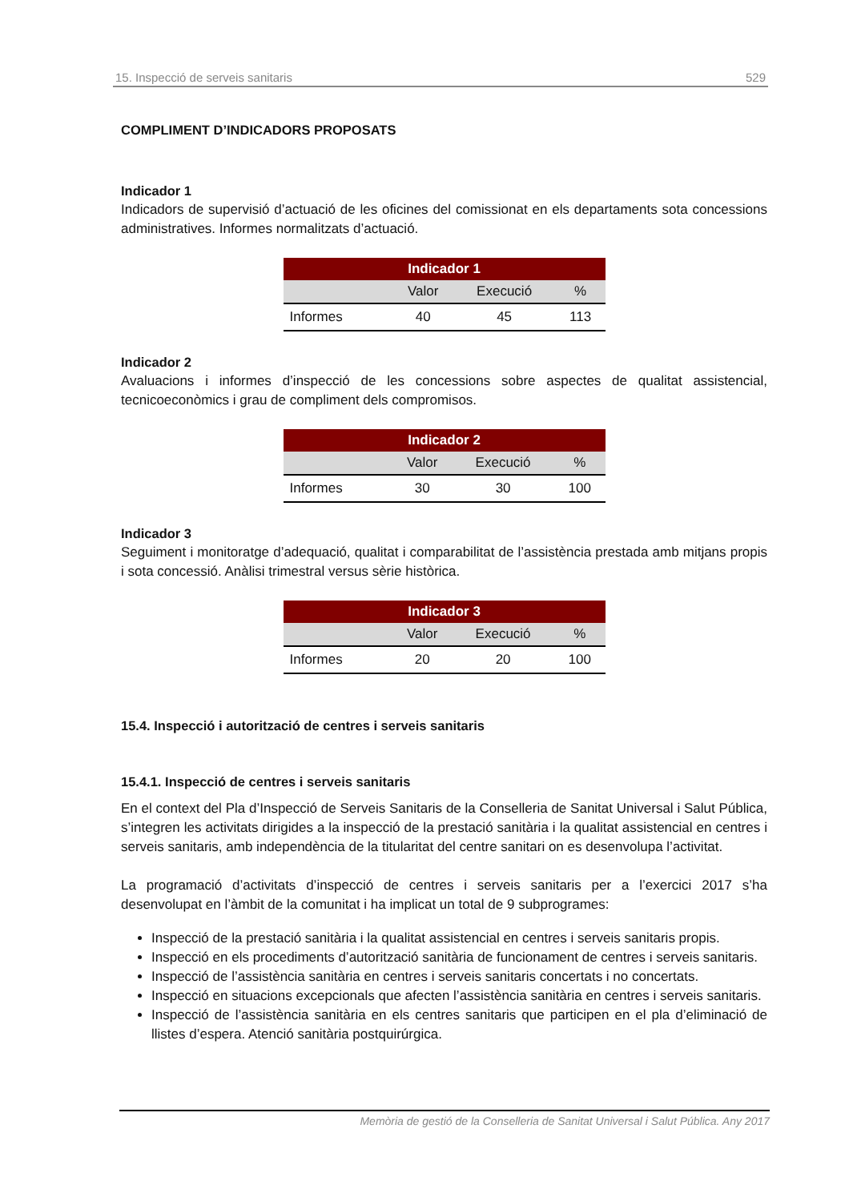15. Inspecció de serveis sanitaris 529
COMPLIMENT D’INDICADORS PROPOSATS
Indicador 1
Indicadors de supervisió d’actuació de les oficines del comissionat en els departaments sota concessions administratives. Informes normalitzats d’actuació.
| Indicador 1 | | | |
| --- | --- | --- | --- |
| | Valor | Execució | % |
| Informes | 40 | 45 | 113 |
Indicador 2
Avaluacions i informes d’inspecció de les concessions sobre aspectes de qualitat assistencial, tecnicoeconòmics i grau de compliment dels compromisos.
| Indicador 2 | | | |
| --- | --- | --- | --- |
| | Valor | Execució | % |
| Informes | 30 | 30 | 100 |
Indicador 3
Seguiment i monitoratge d’adequació, qualitat i comparabilitat de l’assistència prestada amb mitjans propis i sota concessió. Anàlisi trimestral versus sèrie històrica.
| Indicador 3 | | | |
| --- | --- | --- | --- |
| | Valor | Execució | % |
| Informes | 20 | 20 | 100 |
15.4. Inspecció i autorització de centres i serveis sanitaris
15.4.1. Inspecció de centres i serveis sanitaris
En el context del Pla d’Inspecció de Serveis Sanitaris de la Conselleria de Sanitat Universal i Salut Pública, s’integren les activitats dirigides a la inspecció de la prestació sanitària i la qualitat assistencial en centres i serveis sanitaris, amb independència de la titularitat del centre sanitari on es desenvolupa l’activitat.
La programació d’activitats d’inspecció de centres i serveis sanitaris per a l’exercici 2017 s’ha desenvolupat en l’àmbit de la comunitat i ha implicat un total de 9 subprogrames:
Inspecció de la prestació sanitària i la qualitat assistencial en centres i serveis sanitaris propis.
Inspecció en els procediments d’autorització sanitària de funcionament de centres i serveis sanitaris.
Inspecció de l’assistència sanitària en centres i serveis sanitaris concertats i no concertats.
Inspecció en situacions excepcionals que afecten l’assistència sanitària en centres i serveis sanitaris.
Inspecció de l’assistència sanitària en els centres sanitaris que participen en el pla d’eliminació de llistes d’espera. Atenció sanitària postquirúrgica.
Memòria de gestió de la Conselleria de Sanitat Universal i Salut Pública. Any 2017